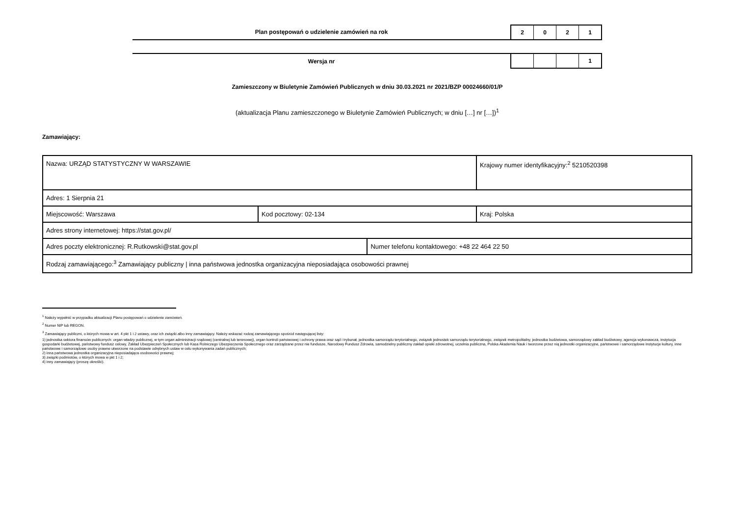Plan postępowań o udzielenie zamówień na rok
2 0 2 1
Wersja nr
1
Zamieszczony w Biuletynie Zamówień Publicznych w dniu 30.03.2021 nr 2021/BZP 00024660/01/P
(aktualizacja Planu zamieszczonego w Biuletynie Zamówień Publicznych; w dniu […] nr […])<sup>1</sup>
Zamawiający:
| Nazwa: URZĄD STATYSTYCZNY W WARSZAWIE | | | Krajowy numer identyfikacyjny:<sup>2</sup> 5210520398 |
| Adres: 1 Sierpnia 21 | | | |
| Miejscowość: Warszawa | Kod pocztowy: 02-134 | | Kraj: Polska |
| Adres strony internetowej: https://stat.gov.pl/ | | | |
| Adres poczty elektronicznej: R.Rutkowski@stat.gov.pl | | Numer telefonu kontaktowego: +48 22 464 22 50 | |
| Rodzaj zamawiającego:<sup>3</sup> Zamawiający publiczny / inna państwowa jednostka organizacyjna nieposiadająca osobowości prawnej | | | |
<sup>1</sup> Należy wypełnić w przypadku aktualizacji Planu postępowań o udzielenie zamówień.
<sup>2</sup> Numer NIP lub REGON.
<sup>3</sup> Zamawiający publiczni, o których mowa w art. 4 pkt 1 i 2 ustawy, oraz ich związki albo inny zamawiający. Należy wskazać rodzaj zamawiającego spośród następującej listy:
1) jednostka sektora finansów publicznych: organ władzy publicznej, w tym organ administracji rządowej (centralnej lub terenowej), organ kontroli państwowej i ochrony prawa oraz sąd i trybunał, jednostka samorządu terytorialnego, związek jednostek samorządu terytorialnego, związek metropolitalny, jednostka budżetowa, samorządowy zakład budżetowy, agencja wykonawcza, instytucja gospodarki budżetowej, państwowy fundusz celowy, Zakład Ubezpieczeń Społecznych lub Kasa Rolniczego Ubezpieczenia Społecznego oraz zarządzane przez nie fundusze, Narodowy Fundusz Zdrowia, samodzielny publiczny zakład opieki zdrowotnej, uczelnia publiczna, Polska Akademia Nauk i tworzone przez nią jednostki organizacyjne, państwowe i samorządowe instytucje kultury, inne państwowe i samorządowe osoby prawne utworzone na podstawie odrębnych ustaw w celu wykonywania zadań publicznych;
2) inna państwowa jednostka organizacyjna nieposiadająca osobowości prawnej;
3) związki podmiotów, o których mowa w pkt 1 i 2;
4) inny zamawiający (proszę określić).